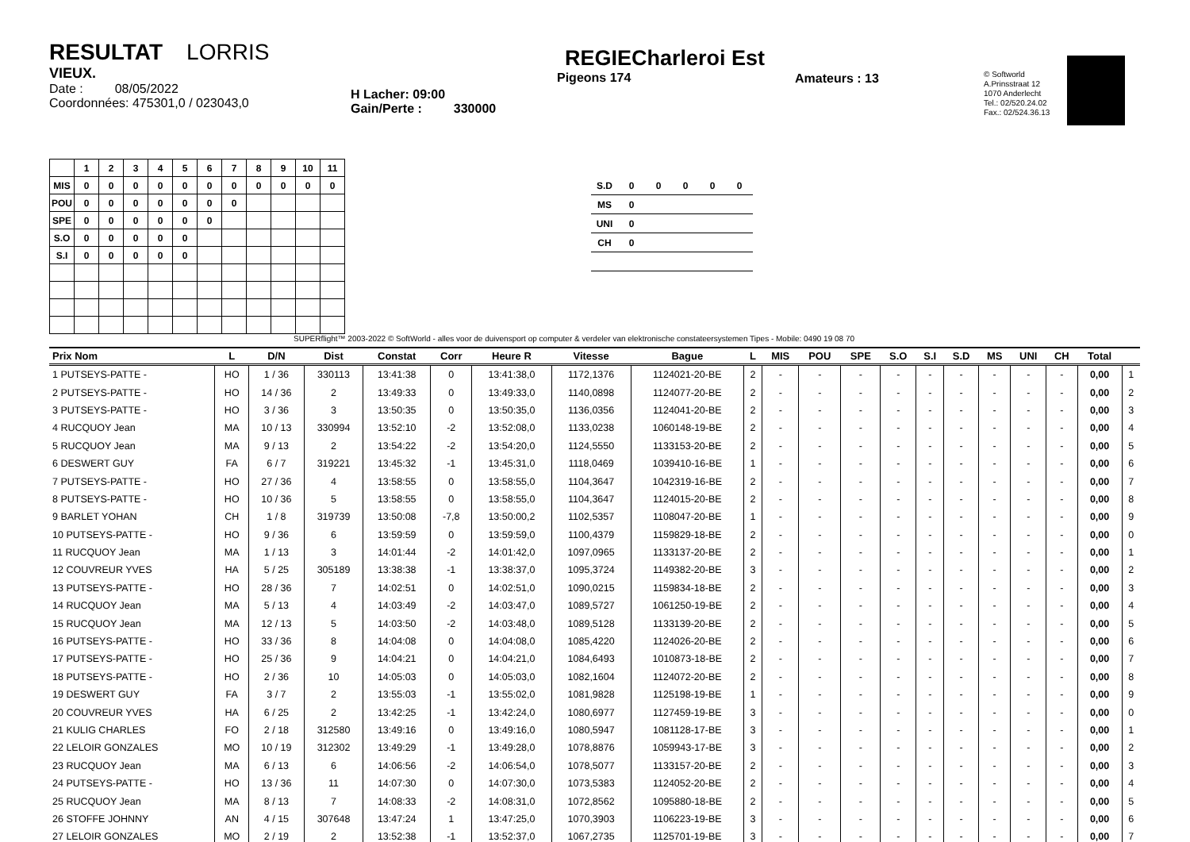RESULTAT LORRIS
VIEUX.
Date : 08/05/2022
Coordonnées: 475301,0 / 023043,0
H Lacher: 09:00
Gain/Perte : 330000
REGIECharleroi Est
Pigeons 174
Amateurs : 13
© Softworld
A.Prinsstraat 12
1070 Anderlecht
Tel.: 02/520.24.02
Fax.: 02/524.36.13
| | 1 | 2 | 3 | 4 | 5 | 6 | 7 | 8 | 9 | 10 | 11 |
| --- | --- | --- | --- | --- | --- | --- | --- | --- | --- | --- | --- |
| MIS | 0 | 0 | 0 | 0 | 0 | 0 | 0 | 0 | 0 | 0 | 0 |
| POU | 0 | 0 | 0 | 0 | 0 | 0 | 0 | | | | |
| SPE | 0 | 0 | 0 | 0 | 0 | 0 | | | | | |
| S.O | 0 | 0 | 0 | 0 | 0 | | | | | | |
| S.I | 0 | 0 | 0 | 0 | 0 | | | | | | |
| S.D | 0 | 0 | 0 | 0 | 0 |
| MS | 0 | | | | |
| UNI | 0 | | | | |
| CH | 0 | | | | |
SUPERflight™ 2003-2022 © SoftWorld - alles voor de duivensport op computer & verdeler van elektronische constateersystemen Tipes - Mobile: 0490 19 08 70
| Prix Nom | L | D/N | Dist | Constat | Corr | Heure R | Vitesse | Bague | L | MIS | POU | SPE | S.O | S.I | S.D | MS | UNI | CH | Total | |
| --- | --- | --- | --- | --- | --- | --- | --- | --- | --- | --- | --- | --- | --- | --- | --- | --- | --- | --- | --- | --- |
| 1 PUTSEYS-PATTE - | HO | 1 / 36 | 330113 | 13:41:38 | 0 | 13:41:38,0 | 1172,1376 | 1124021-20-BE | 2 | - | - | - | - | - | - | - | - | - | 0,00 | 1 |
| 2 PUTSEYS-PATTE - | HO | 14 / 36 | 2 | 13:49:33 | 0 | 13:49:33,0 | 1140,0898 | 1124077-20-BE | 2 | - | - | - | - | - | - | - | - | - | 0,00 | 2 |
| 3 PUTSEYS-PATTE - | HO | 3 / 36 | 3 | 13:50:35 | 0 | 13:50:35,0 | 1136,0356 | 1124041-20-BE | 2 | - | - | - | - | - | - | - | - | - | 0,00 | 3 |
| 4 RUCQUOY Jean | MA | 10 / 13 | 330994 | 13:52:10 | -2 | 13:52:08,0 | 1133,0238 | 1060148-19-BE | 2 | - | - | - | - | - | - | - | - | - | 0,00 | 4 |
| 5 RUCQUOY Jean | MA | 9 / 13 | 2 | 13:54:22 | -2 | 13:54:20,0 | 1124,5550 | 1133153-20-BE | 2 | - | - | - | - | - | - | - | - | - | 0,00 | 5 |
| 6 DESWERT GUY | FA | 6 / 7 | 319221 | 13:45:32 | -1 | 13:45:31,0 | 1118,0469 | 1039410-16-BE | 1 | - | - | - | - | - | - | - | - | - | 0,00 | 6 |
| 7 PUTSEYS-PATTE - | HO | 27 / 36 | 4 | 13:58:55 | 0 | 13:58:55,0 | 1104,3647 | 1042319-16-BE | 2 | - | - | - | - | - | - | - | - | - | 0,00 | 7 |
| 8 PUTSEYS-PATTE - | HO | 10 / 36 | 5 | 13:58:55 | 0 | 13:58:55,0 | 1104,3647 | 1124015-20-BE | 2 | - | - | - | - | - | - | - | - | - | 0,00 | 8 |
| 9 BARLET YOHAN | CH | 1 / 8 | 319739 | 13:50:08 | -7,8 | 13:50:00,2 | 1102,5357 | 1108047-20-BE | 1 | - | - | - | - | - | - | - | - | - | 0,00 | 9 |
| 10 PUTSEYS-PATTE - | HO | 9 / 36 | 6 | 13:59:59 | 0 | 13:59:59,0 | 1100,4379 | 1159829-18-BE | 2 | - | - | - | - | - | - | - | - | - | 0,00 | 0 |
| 11 RUCQUOY Jean | MA | 1 / 13 | 3 | 14:01:44 | -2 | 14:01:42,0 | 1097,0965 | 1133137-20-BE | 2 | - | - | - | - | - | - | - | - | - | 0,00 | 1 |
| 12 COUVREUR YVES | HA | 5 / 25 | 305189 | 13:38:38 | -1 | 13:38:37,0 | 1095,3724 | 1149382-20-BE | 3 | - | - | - | - | - | - | - | - | - | 0,00 | 2 |
| 13 PUTSEYS-PATTE - | HO | 28 / 36 | 7 | 14:02:51 | 0 | 14:02:51,0 | 1090,0215 | 1159834-18-BE | 2 | - | - | - | - | - | - | - | - | - | 0,00 | 3 |
| 14 RUCQUOY Jean | MA | 5 / 13 | 4 | 14:03:49 | -2 | 14:03:47,0 | 1089,5727 | 1061250-19-BE | 2 | - | - | - | - | - | - | - | - | - | 0,00 | 4 |
| 15 RUCQUOY Jean | MA | 12 / 13 | 5 | 14:03:50 | -2 | 14:03:48,0 | 1089,5128 | 1133139-20-BE | 2 | - | - | - | - | - | - | - | - | - | 0,00 | 5 |
| 16 PUTSEYS-PATTE - | HO | 33 / 36 | 8 | 14:04:08 | 0 | 14:04:08,0 | 1085,4220 | 1124026-20-BE | 2 | - | - | - | - | - | - | - | - | - | 0,00 | 6 |
| 17 PUTSEYS-PATTE - | HO | 25 / 36 | 9 | 14:04:21 | 0 | 14:04:21,0 | 1084,6493 | 1010873-18-BE | 2 | - | - | - | - | - | - | - | - | - | 0,00 | 7 |
| 18 PUTSEYS-PATTE - | HO | 2 / 36 | 10 | 14:05:03 | 0 | 14:05:03,0 | 1082,1604 | 1124072-20-BE | 2 | - | - | - | - | - | - | - | - | - | 0,00 | 8 |
| 19 DESWERT GUY | FA | 3 / 7 | 2 | 13:55:03 | -1 | 13:55:02,0 | 1081,9828 | 1125198-19-BE | 1 | - | - | - | - | - | - | - | - | - | 0,00 | 9 |
| 20 COUVREUR YVES | HA | 6 / 25 | 2 | 13:42:25 | -1 | 13:42:24,0 | 1080,6977 | 1127459-19-BE | 3 | - | - | - | - | - | - | - | - | - | 0,00 | 0 |
| 21 KULIG CHARLES | FO | 2 / 18 | 312580 | 13:49:16 | 0 | 13:49:16,0 | 1080,5947 | 1081128-17-BE | 3 | - | - | - | - | - | - | - | - | - | 0,00 | 1 |
| 22 LELOIR GONZALES | MO | 10 / 19 | 312302 | 13:49:29 | -1 | 13:49:28,0 | 1078,8876 | 1059943-17-BE | 3 | - | - | - | - | - | - | - | - | - | 0,00 | 2 |
| 23 RUCQUOY Jean | MA | 6 / 13 | 6 | 14:06:56 | -2 | 14:06:54,0 | 1078,5077 | 1133157-20-BE | 2 | - | - | - | - | - | - | - | - | - | 0,00 | 3 |
| 24 PUTSEYS-PATTE - | HO | 13 / 36 | 11 | 14:07:30 | 0 | 14:07:30,0 | 1073,5383 | 1124052-20-BE | 2 | - | - | - | - | - | - | - | - | - | 0,00 | 4 |
| 25 RUCQUOY Jean | MA | 8 / 13 | 7 | 14:08:33 | -2 | 14:08:31,0 | 1072,8562 | 1095880-18-BE | 2 | - | - | - | - | - | - | - | - | - | 0,00 | 5 |
| 26 STOFFE JOHNNY | AN | 4 / 15 | 307648 | 13:47:24 | 1 | 13:47:25,0 | 1070,3903 | 1106223-19-BE | 3 | - | - | - | - | - | - | - | - | - | 0,00 | 6 |
| 27 LELOIR GONZALES | MO | 2 / 19 | 2 | 13:52:38 | -1 | 13:52:37,0 | 1067,2735 | 1125701-19-BE | 3 | - | - | - | - | - | - | - | - | - | 0,00 | 7 |